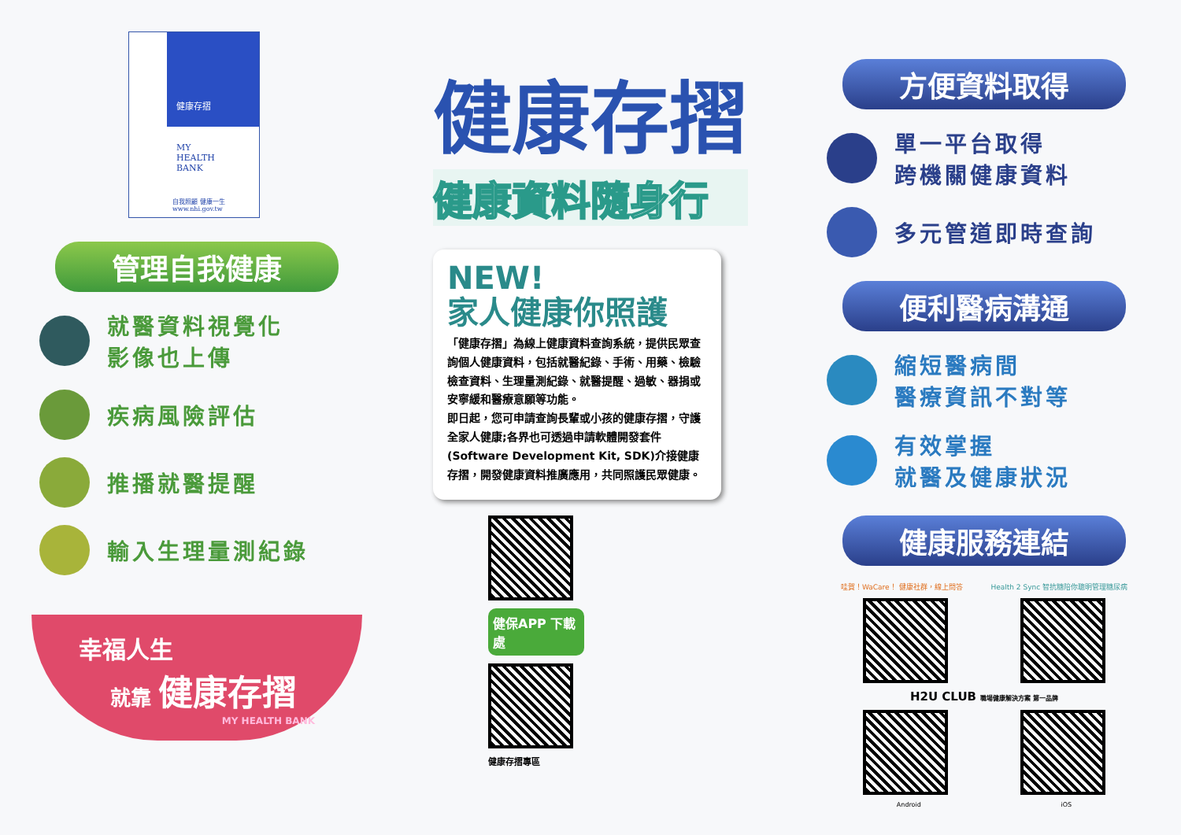健康存摺
MY
HEALTH
BANK
自我照顧 健康一生
www.nhi.gov.tw
管理自我健康
就醫資料視覺化
影像也上傳
疾病風險評估
推播就醫提醒
輸入生理量測紀錄
幸福人生
就靠 健康存摺
MY HEALTH BANK
健康存摺
健康資料隨身行
NEW!
家人健康你照護
「健康存摺」為線上健康資料查詢系統，提供民眾查詢個人健康資料，包括就醫紀錄、手術、用藥、檢驗檢查資料、生理量測紀錄、就醫提醒、過敏、器捐或安寧緩和醫療意願等功能。
即日起，您可申請查詢長輩或小孩的健康存摺，守護全家人健康;各界也可透過申請軟體開發套件(Software Development Kit, SDK)介接健康存摺，開發健康資料推廣應用，共同照護民眾健康。
健保APP 下載處
健康存摺專區
方便資料取得
單一平台取得
跨機關健康資料
多元管道即時查詢
便利醫病溝通
縮短醫病間
醫療資訊不對等
有效掌握
就醫及健康狀況
健康服務連結
哇賀！WaCare！ 健康社群，線上問答 Health 2 Sync 智抗糖陪你聰明管理糖尿病
H2U CLUB 職場健康解決方案 第一品牌
Android iOS